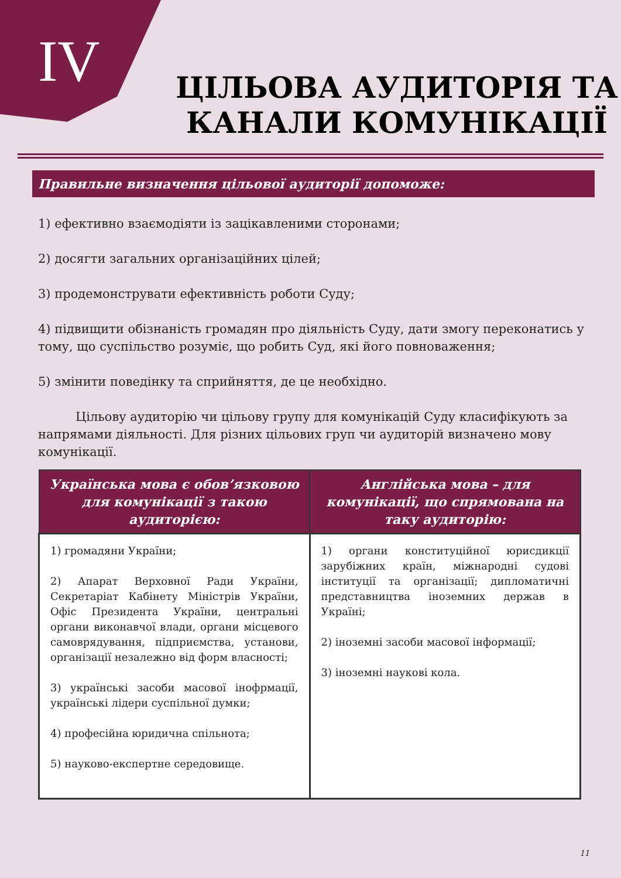IV
ЦІЛЬОВА АУДИТОРІЯ ТА КАНАЛИ КОМУНІКАЦІЇ
Правильне визначення цільової аудиторії допоможе:
1) ефективно взаємодіяти із зацікавленими сторонами;
2) досягти загальних організаційних цілей;
3) продемонструвати ефективність роботи Суду;
4) підвищити обізнаність громадян про діяльність Суду, дати змогу переконатись у тому, що суспільство розуміє, що робить Суд, які його повноваження;
5) змінити поведінку та сприйняття, де це необхідно.
Цільову аудиторію чи цільову групу для комунікацій Суду класифікують за напрямами діяльності. Для різних цільових груп чи аудиторій визначено мову комунікації.
| Українська мова є обов’язковою для комунікації з такою аудиторією: | Англійська мова – для комунікації, що спрямована на таку аудиторію: |
| --- | --- |
| 1) громадяни України; 2) Апарат Верховної Ради України, Секретаріат Кабінету Міністрів України, Офіс Президента України, центральні органи виконавчої влади, органи місцевого самоврядування, підприємства, установи, організації незалежно від форм власності; 3) українські засоби масової інофрмації, українські лідери суспільної думки; 4) професійна юридична спільнота; 5) науково-експертне середовище. | 1) органи конституційної юрисдикції зарубіжних країн, міжнародні судові інституції та організації; дипломатичні представництва іноземних держав в Україні; 2) іноземні засоби масової інформації; 3) іноземні наукові кола. |
11